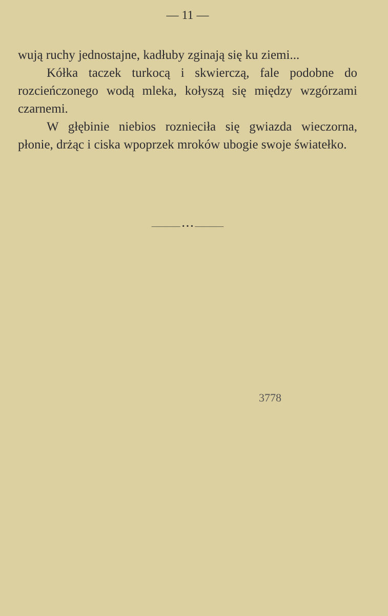— 11 —
wują ruchy jednostajne, kadłuby zginają się ku ziemi...
Kółka taczek turkocą i skwierczą, fale podobne do rozcieńczonego wodą mleka, kołyszą się między wzgórzami czarnemi.
W głębinie niebios roznieciła się gwiazda wieczorna, płonie, drżąc i ciska wpoprzek mroków ubogie swoje światełko.
———— • • • ————
3778